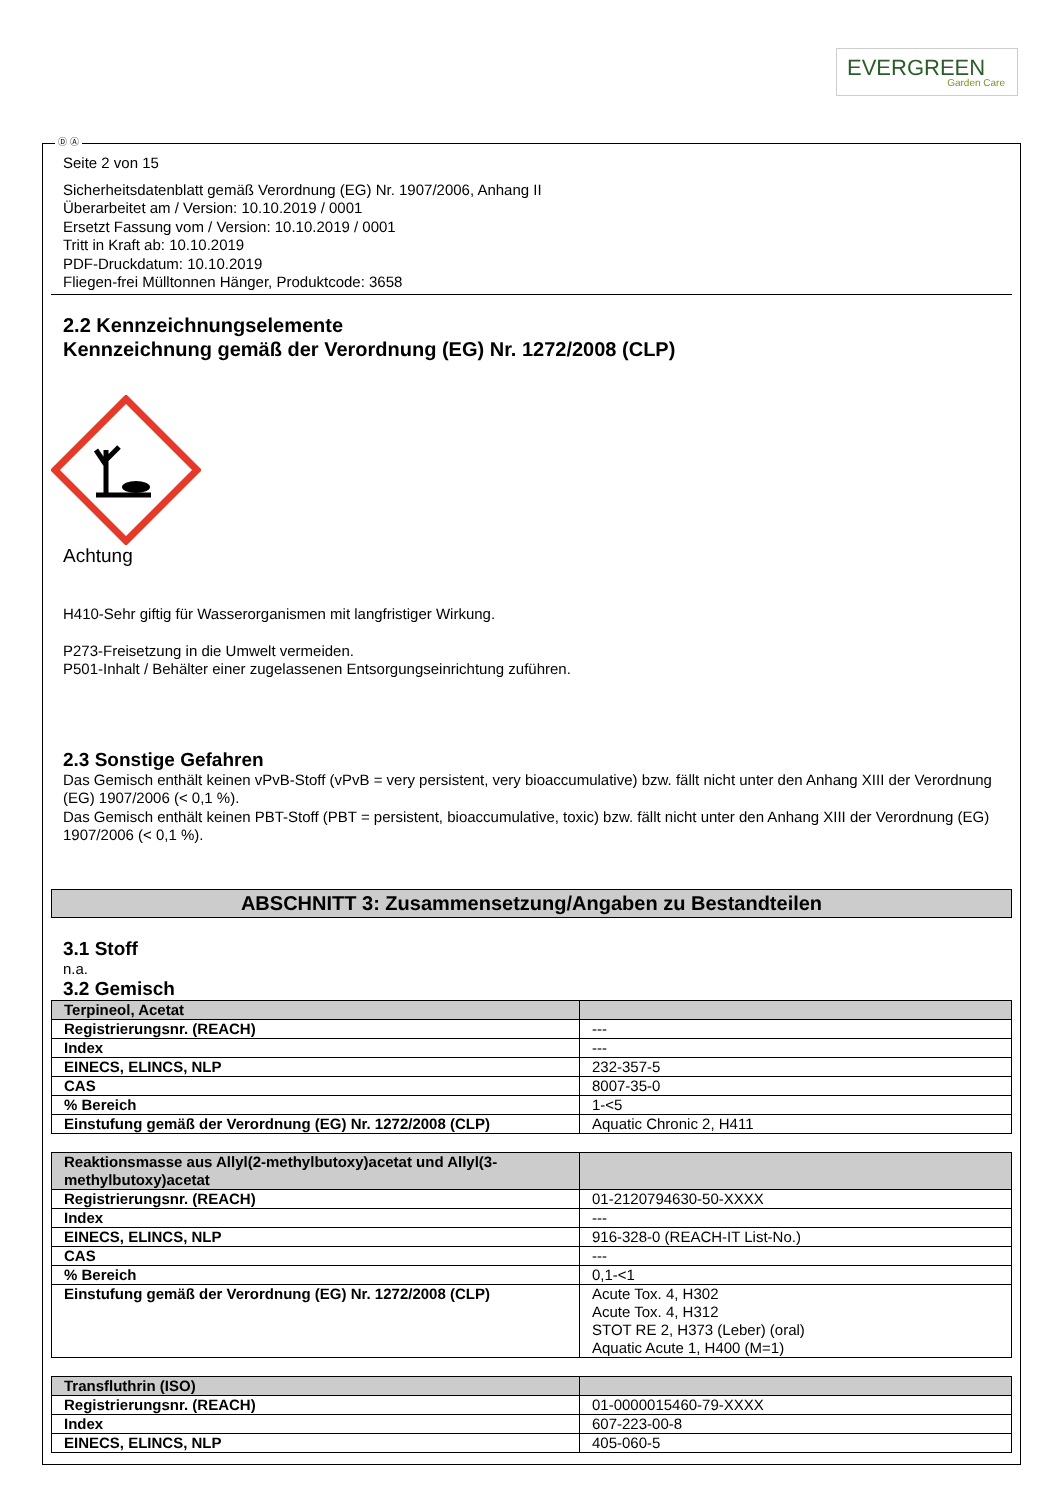EVERGREEN
Garden Care
Ⓓ Ⓐ
Seite 2 von 15
Sicherheitsdatenblatt gemäß Verordnung (EG) Nr. 1907/2006, Anhang II
Überarbeitet am / Version: 10.10.2019 / 0001
Ersetzt Fassung vom / Version: 10.10.2019 / 0001
Tritt in Kraft ab: 10.10.2019
PDF-Druckdatum: 10.10.2019
Fliegen-frei Mülltonnen Hänger, Produktcode: 3658
2.2 Kennzeichnungselemente
Kennzeichnung gemäß der Verordnung (EG) Nr. 1272/2008 (CLP)
Achtung
H410-Sehr giftig für Wasserorganismen mit langfristiger Wirkung.
P273-Freisetzung in die Umwelt vermeiden.
P501-Inhalt / Behälter einer zugelassenen Entsorgungseinrichtung zuführen.
2.3 Sonstige Gefahren
Das Gemisch enthält keinen vPvB-Stoff (vPvB = very persistent, very bioaccumulative) bzw. fällt nicht unter den Anhang XIII der Verordnung (EG) 1907/2006 (< 0,1 %).
Das Gemisch enthält keinen PBT-Stoff (PBT = persistent, bioaccumulative, toxic) bzw. fällt nicht unter den Anhang XIII der Verordnung (EG) 1907/2006 (< 0,1 %).
ABSCHNITT 3: Zusammensetzung/Angaben zu Bestandteilen
3.1 Stoff
n.a.
3.2 Gemisch
| Terpineol, Acetat | |
| Registrierungsnr. (REACH) | --- |
| Index | --- |
| EINECS, ELINCS, NLP | 232-357-5 |
| CAS | 8007-35-0 |
| % Bereich | 1-<5 |
| Einstufung gemäß der Verordnung (EG) Nr. 1272/2008 (CLP) | Aquatic Chronic 2, H411 |
| Reaktionsmasse aus Allyl(2-methylbutoxy)acetat und Allyl(3-methylbutoxy)acetat | |
| Registrierungsnr. (REACH) | 01-2120794630-50-XXXX |
| Index | --- |
| EINECS, ELINCS, NLP | 916-328-0 (REACH-IT List-No.) |
| CAS | --- |
| % Bereich | 0,1-<1 |
| Einstufung gemäß der Verordnung (EG) Nr. 1272/2008 (CLP) | Acute Tox. 4, H302 Acute Tox. 4, H312 STOT RE 2, H373 (Leber) (oral) Aquatic Acute 1, H400 (M=1) |
| Transfluthrin (ISO) | |
| Registrierungsnr. (REACH) | 01-0000015460-79-XXXX |
| Index | 607-223-00-8 |
| EINECS, ELINCS, NLP | 405-060-5 |